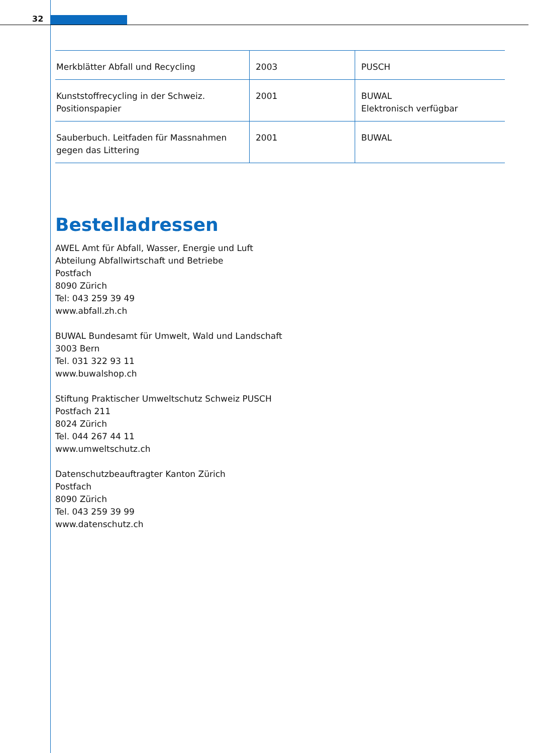32
| Merkblätter Abfall und Recycling | 2003 | PUSCH |
| Kunststoffrecycling in der Schweiz. Positionspapier | 2001 | BUWAL Elektronisch verfügbar |
| Sauberbuch. Leitfaden für Massnahmen gegen das Littering | 2001 | BUWAL |
Bestelladressen
AWEL Amt für Abfall, Wasser, Energie und Luft
Abteilung Abfallwirtschaft und Betriebe
Postfach
8090 Zürich
Tel: 043 259 39 49
www.abfall.zh.ch
BUWAL Bundesamt für Umwelt, Wald und Landschaft
3003 Bern
Tel. 031 322 93 11
www.buwalshop.ch
Stiftung Praktischer Umweltschutz Schweiz PUSCH
Postfach 211
8024 Zürich
Tel. 044 267 44 11
www.umweltschutz.ch
Datenschutzbeauftragter Kanton Zürich
Postfach
8090 Zürich
Tel. 043 259 39 99
www.datenschutz.ch